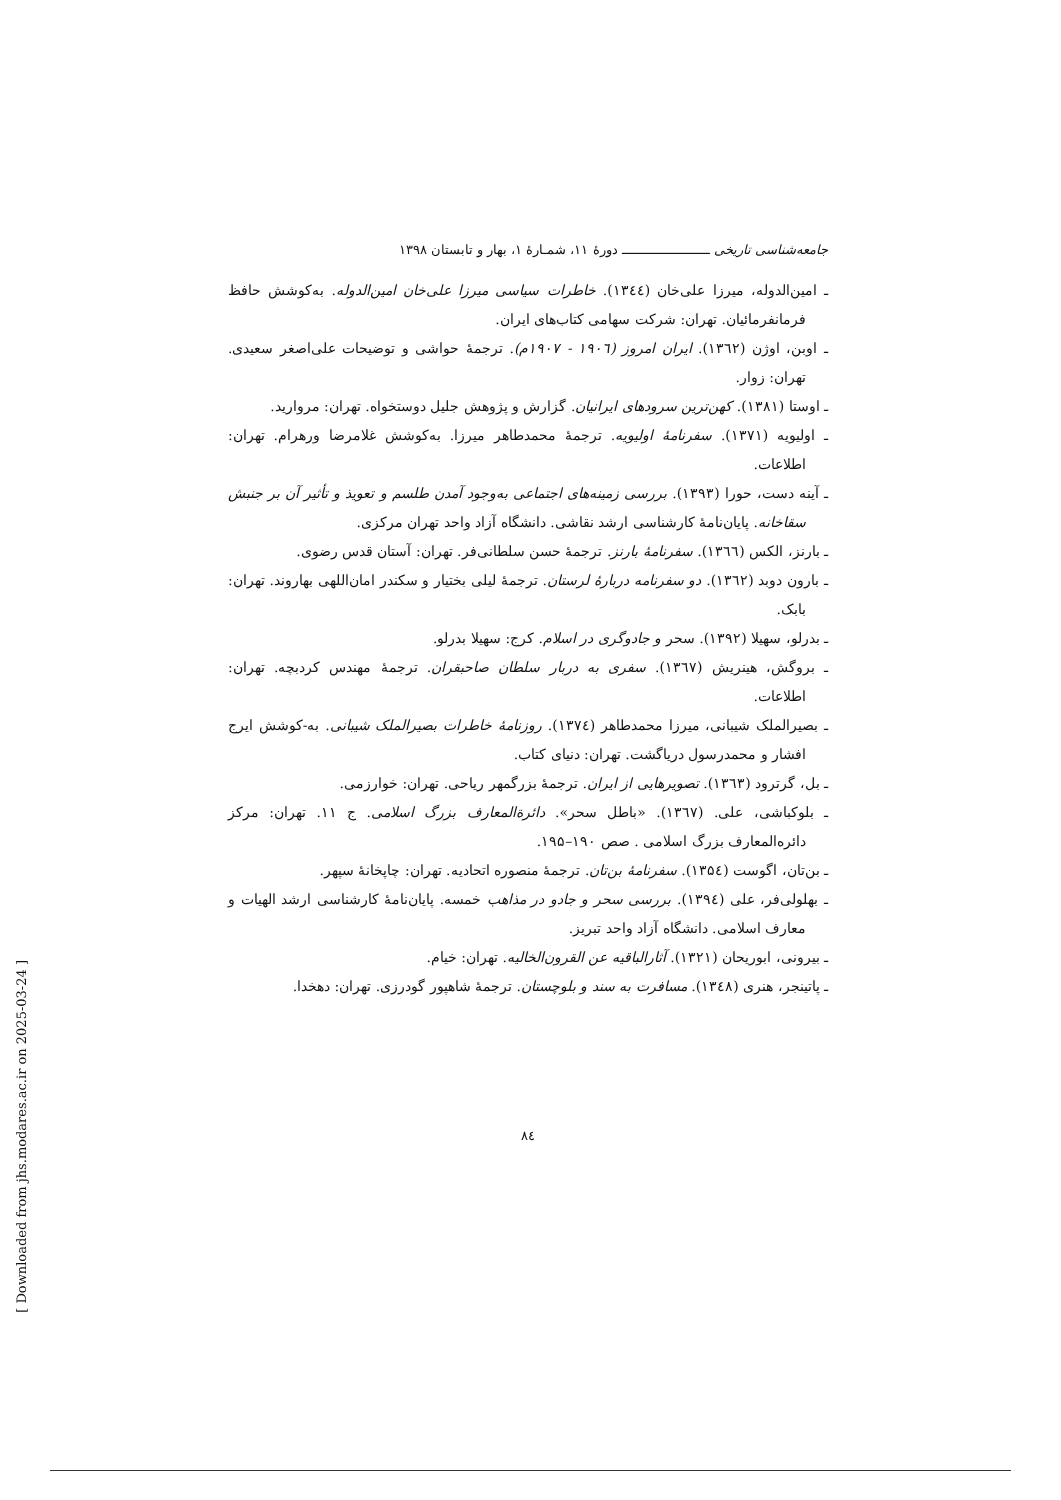جامعه‌شناسی تاریخی ــــــــــــــــــــــ دورهٔ ۱۱، شمـارهٔ ۱، بهار و تابستان ۱۳۹۸
ـ امین‌الدوله، میرزا علی‌خان (۱۳٤٤). خاطرات سیاسی میرزا علی‌خان امین‌الدوله. به‌کوشش حافظ فرمانفرمائیان. تهران: شرکت سهامی کتاب‌های ایران.
ـ اوبن، اوژن (۱۳٦۲). ایران امروز (۱۹۰٦ - ۱۹۰۷م). ترجمهٔ حواشی و توضیحات علی‌اصغر سعیدی. تهران: زوار.
ـ اوستا (۱۳۸۱). کهن‌ترین سرودهای ایرانیان. گزارش و پژوهش جلیل دوستخواه. تهران: مروارید.
ـ اولیویه (۱۳۷۱). سفرنامهٔ اولیویه. ترجمهٔ محمدطاهر میرزا. به‌کوشش غلامرضا ورهرام. تهران: اطلاعات.
ـ آینه دست، حورا (۱۳۹۳). بررسی زمینه‌های اجتماعی به‌وجود آمدن طلسم و تعویذ و تأثیر آن بر جنبش سقاخانه. پایان‌نامهٔ کارشناسی ارشد نقاشی. دانشگاه آزاد واحد تهران مرکزی.
ـ بارنز، الکس (۱۳٦٦). سفرنامهٔ بارنز. ترجمهٔ حسن سلطانی‌فر. تهران: آستان قدس رضوی.
ـ بارون دوبد (۱۳٦۲). دو سفرنامه دربارهٔ لرستان. ترجمهٔ لیلی بختیار و سکندر امان‌اللهی بهاروند. تهران: بابک.
ـ بدرلو، سهیلا (۱۳۹۲). سحر و جادوگری در اسلام. کرج: سهیلا بدرلو.
ـ بروگش، هینریش (۱۳٦۷). سفری به دربار سلطان صاحبقران. ترجمهٔ مهندس کردبچه. تهران: اطلاعات.
ـ بصیرالملک شیبانی، میرزا محمدطاهر (۱۳۷٤). روزنامهٔ خاطرات بصیرالملک شیبانی. به-کوشش ایرج افشار و محمدرسول دریاگشت. تهران: دنیای کتاب.
ـ بل، گرترود (۱۳٦۳). تصویرهایی از ایران. ترجمهٔ بزرگمهر ریاحی. تهران: خوارزمی.
ـ بلوکباشی، علی. (۱۳٦۷). «باطل سحر». دائرة‌المعارف بزرگ اسلامی. ج ۱۱. تهران: مرکز دائره‌المعارف بزرگ اسلامی . صص ۱۹۰–۱۹۵.
ـ بن‌تان، اگوست (۱۳۵٤). سفرنامهٔ بن‌تان. ترجمهٔ منصوره اتحادیه. تهران: چاپخانهٔ سپهر.
ـ بهلولی‌فر، علی (۱۳۹٤). بررسی سحر و جادو در مذاهب خمسه. پایان‌نامهٔ کارشناسی ارشد الهیات و معارف اسلامی. دانشگاه آزاد واحد تبریز.
ـ بیرونی، ابوریحان (۱۳۲۱). آثارالباقیه عن القرون‌الخالیه. تهران: خیام.
ـ پاتینجر، هنری (۱۳٤۸). مسافرت به سند و بلوچستان. ترجمهٔ شاهپور گودرزی. تهران: دهخدا.
۸٤
[ Downloaded from jhs.modares.ac.ir on 2025-03-24 ]